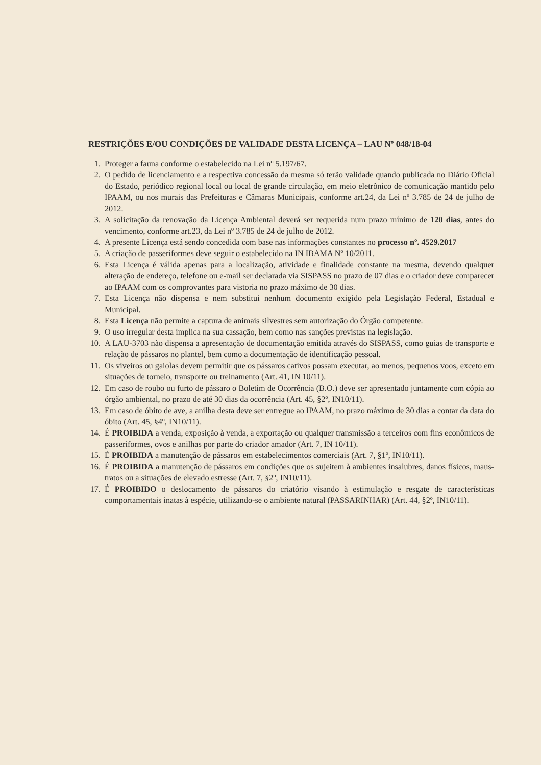RESTRIÇÕES E/OU CONDIÇÕES DE VALIDADE DESTA LICENÇA – LAU Nº 048/18-04
1. Proteger a fauna conforme o estabelecido na Lei nº 5.197/67.
2. O pedido de licenciamento e a respectiva concessão da mesma só terão validade quando publicada no Diário Oficial do Estado, periódico regional local ou local de grande circulação, em meio eletrônico de comunicação mantido pelo IPAAM, ou nos murais das Prefeituras e Câmaras Municipais, conforme art.24, da Lei nº 3.785 de 24 de julho de 2012.
3. A solicitação da renovação da Licença Ambiental deverá ser requerida num prazo mínimo de 120 dias, antes do vencimento, conforme art.23, da Lei nº 3.785 de 24 de julho de 2012.
4. A presente Licença está sendo concedida com base nas informações constantes no processo nº. 4529.2017
5. A criação de passeriformes deve seguir o estabelecido na IN IBAMA Nº 10/2011.
6. Esta Licença é válida apenas para a localização, atividade e finalidade constante na mesma, devendo qualquer alteração de endereço, telefone ou e-mail ser declarada via SISPASS no prazo de 07 dias e o criador deve comparecer ao IPAAM com os comprovantes para vistoria no prazo máximo de 30 dias.
7. Esta Licença não dispensa e nem substitui nenhum documento exigido pela Legislação Federal, Estadual e Municipal.
8. Esta Licença não permite a captura de animais silvestres sem autorização do Órgão competente.
9. O uso irregular desta implica na sua cassação, bem como nas sanções previstas na legislação.
10. A LAU-3703 não dispensa a apresentação de documentação emitida através do SISPASS, como guias de transporte e relação de pássaros no plantel, bem como a documentação de identificação pessoal.
11. Os viveiros ou gaiolas devem permitir que os pássaros cativos possam executar, ao menos, pequenos voos, exceto em situações de torneio, transporte ou treinamento (Art. 41, IN 10/11).
12. Em caso de roubo ou furto de pássaro o Boletim de Ocorrência (B.O.) deve ser apresentado juntamente com cópia ao órgão ambiental, no prazo de até 30 dias da ocorrência (Art. 45, §2º, IN10/11).
13. Em caso de óbito de ave, a anilha desta deve ser entregue ao IPAAM, no prazo máximo de 30 dias a contar da data do óbito (Art. 45, §4º, IN10/11).
14. É PROIBIDA a venda, exposição à venda, a exportação ou qualquer transmissão a terceiros com fins econômicos de passeriformes, ovos e anilhas por parte do criador amador (Art. 7, IN 10/11).
15. É PROIBIDA a manutenção de pássaros em estabelecimentos comerciais (Art. 7, §1º, IN10/11).
16. É PROIBIDA a manutenção de pássaros em condições que os sujeitem à ambientes insalubres, danos físicos, maus-tratos ou a situações de elevado estresse (Art. 7, §2º, IN10/11).
17. É PROIBIDO o deslocamento de pássaros do criatório visando à estimulação e resgate de características comportamentais inatas à espécie, utilizando-se o ambiente natural (PASSARINHAR) (Art. 44, §2º, IN10/11).